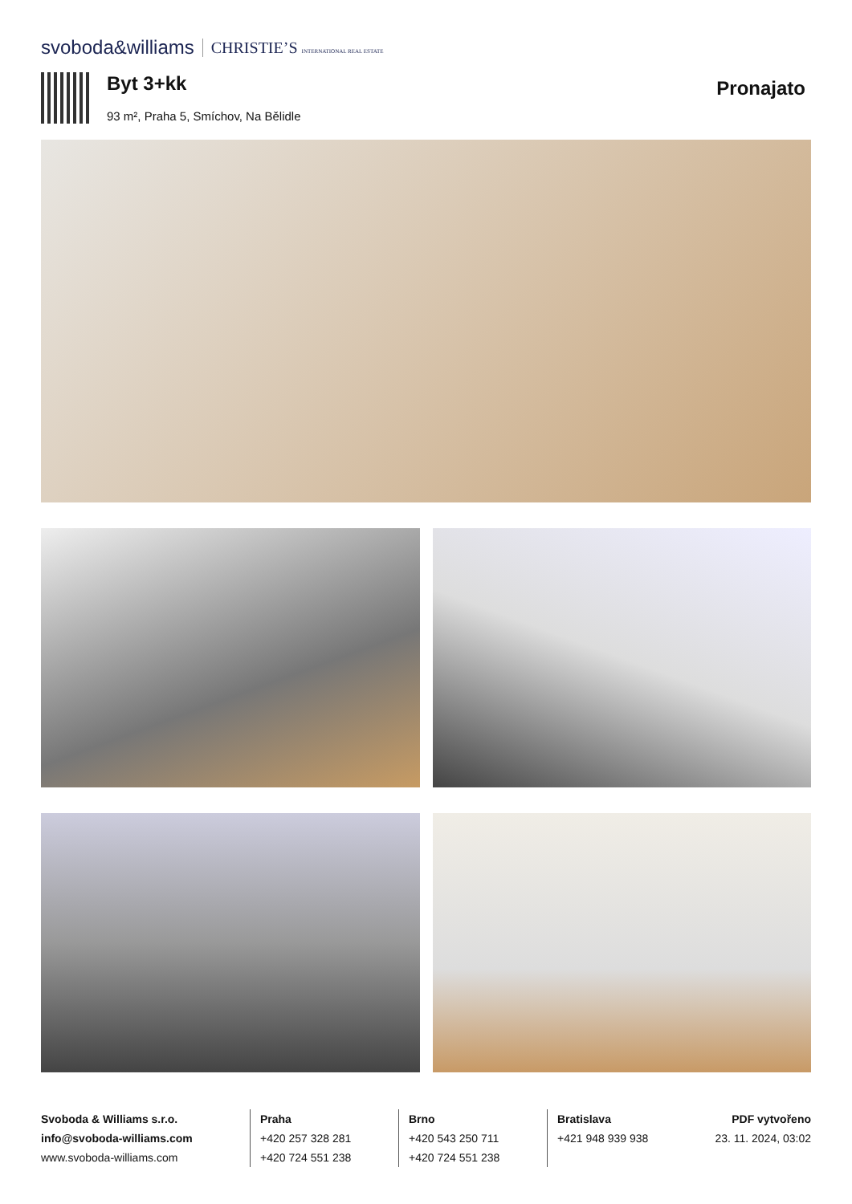svoboda&williams CHRISTIE’S INTERNATIONAL REAL ESTATE
Byt 3+kk
93 m², Praha 5, Smíchov, Na Bělidle
Pronajato
Svoboda & Williams s.r.o.
info@svoboda-williams.com
www.svoboda-williams.com
Praha
+420 257 328 281
+420 724 551 238
Brno
+420 543 250 711
+420 724 551 238
Bratislava
+421 948 939 938
PDF vytvořeno
23. 11. 2024, 03:02